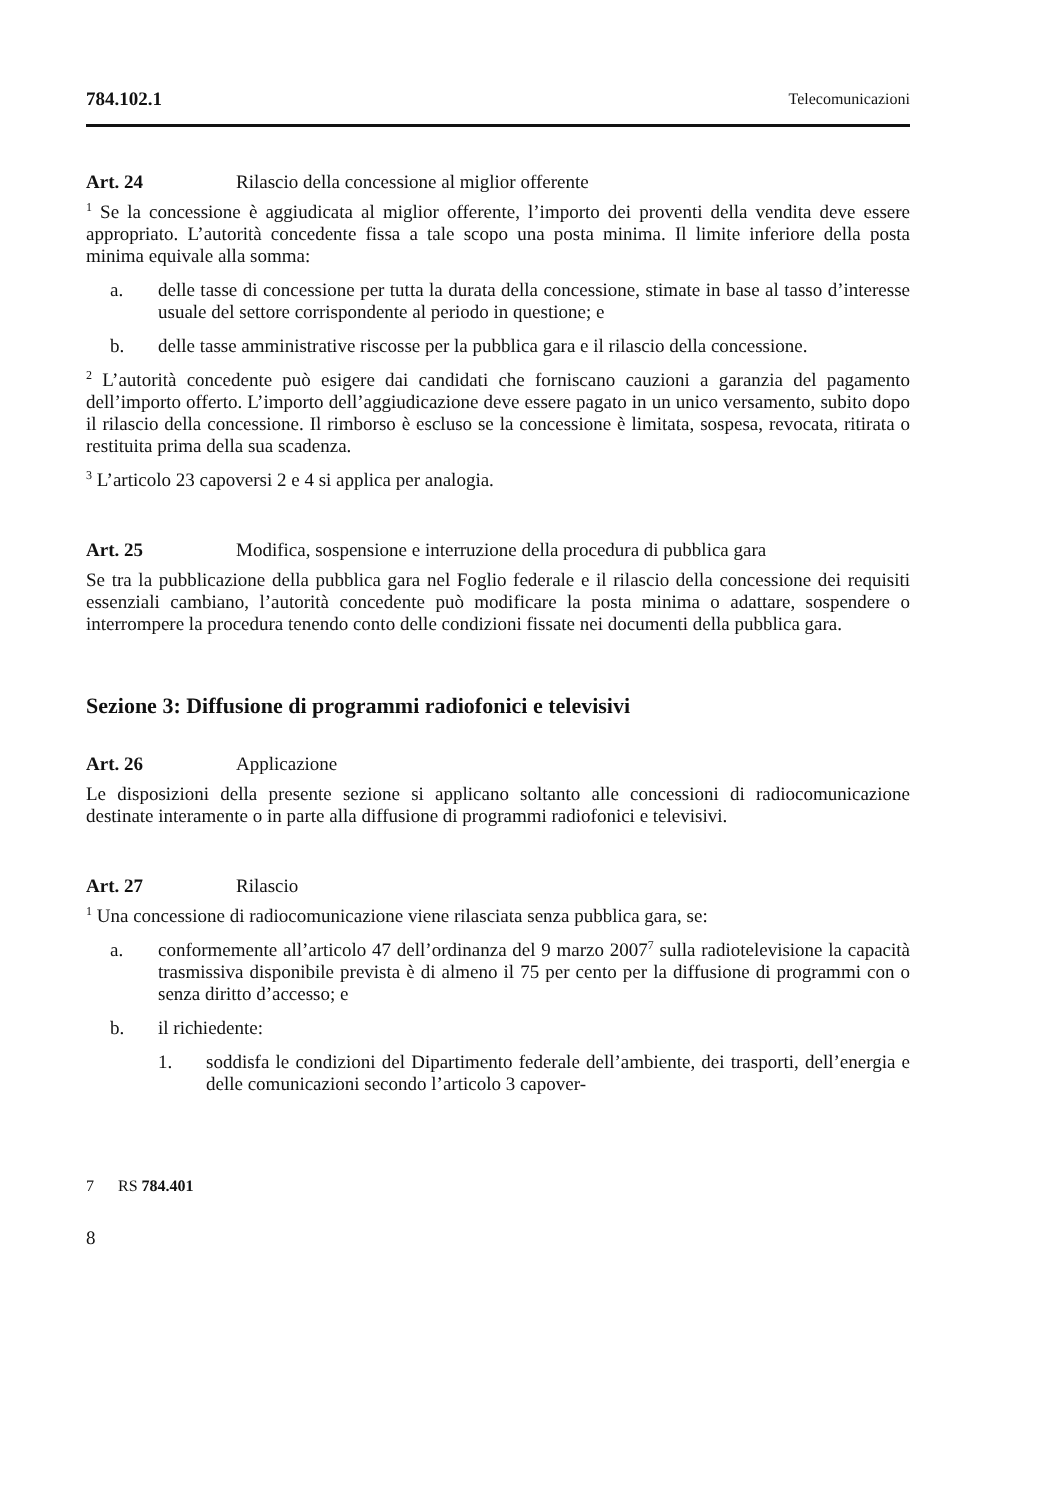784.102.1 Telecomunicazioni
Art. 24 Rilascio della concessione al miglior offerente
<sup>1</sup> Se la concessione è aggiudicata al miglior offerente, l’importo dei proventi della vendita deve essere appropriato. L’autorità concedente fissa a tale scopo una posta minima. Il limite inferiore della posta minima equivale alla somma:
a. delle tasse di concessione per tutta la durata della concessione, stimate in base al tasso d’interesse usuale del settore corrispondente al periodo in questione; e
b. delle tasse amministrative riscosse per la pubblica gara e il rilascio della concessione.
<sup>2</sup> L’autorità concedente può esigere dai candidati che forniscano cauzioni a garanzia del pagamento dell’importo offerto. L’importo dell’aggiudicazione deve essere pagato in un unico versamento, subito dopo il rilascio della concessione. Il rimborso è escluso se la concessione è limitata, sospesa, revocata, ritirata o restituita prima della sua scadenza.
<sup>3</sup> L’articolo 23 capoversi 2 e 4 si applica per analogia.
Art. 25 Modifica, sospensione e interruzione della procedura di pubblica gara
Se tra la pubblicazione della pubblica gara nel Foglio federale e il rilascio della concessione dei requisiti essenziali cambiano, l’autorità concedente può modificare la posta minima o adattare, sospendere o interrompere la procedura tenendo conto delle condizioni fissate nei documenti della pubblica gara.
Sezione 3: Diffusione di programmi radiofonici e televisivi
Art. 26 Applicazione
Le disposizioni della presente sezione si applicano soltanto alle concessioni di radiocomunicazione destinate interamente o in parte alla diffusione di programmi radiofonici e televisivi.
Art. 27 Rilascio
<sup>1</sup> Una concessione di radiocomunicazione viene rilasciata senza pubblica gara, se:
a. conformemente all’articolo 47 dell’ordinanza del 9 marzo 2007<sup>7</sup> sulla radiotelevisione la capacità trasmissiva disponibile prevista è di almeno il 75 per cento per la diffusione di programmi con o senza diritto d’accesso; e
b. il richiedente:
1. soddisfa le condizioni del Dipartimento federale dell’ambiente, dei trasporti, dell’energia e delle comunicazioni secondo l’articolo 3 capover-
7 RS 784.401
8